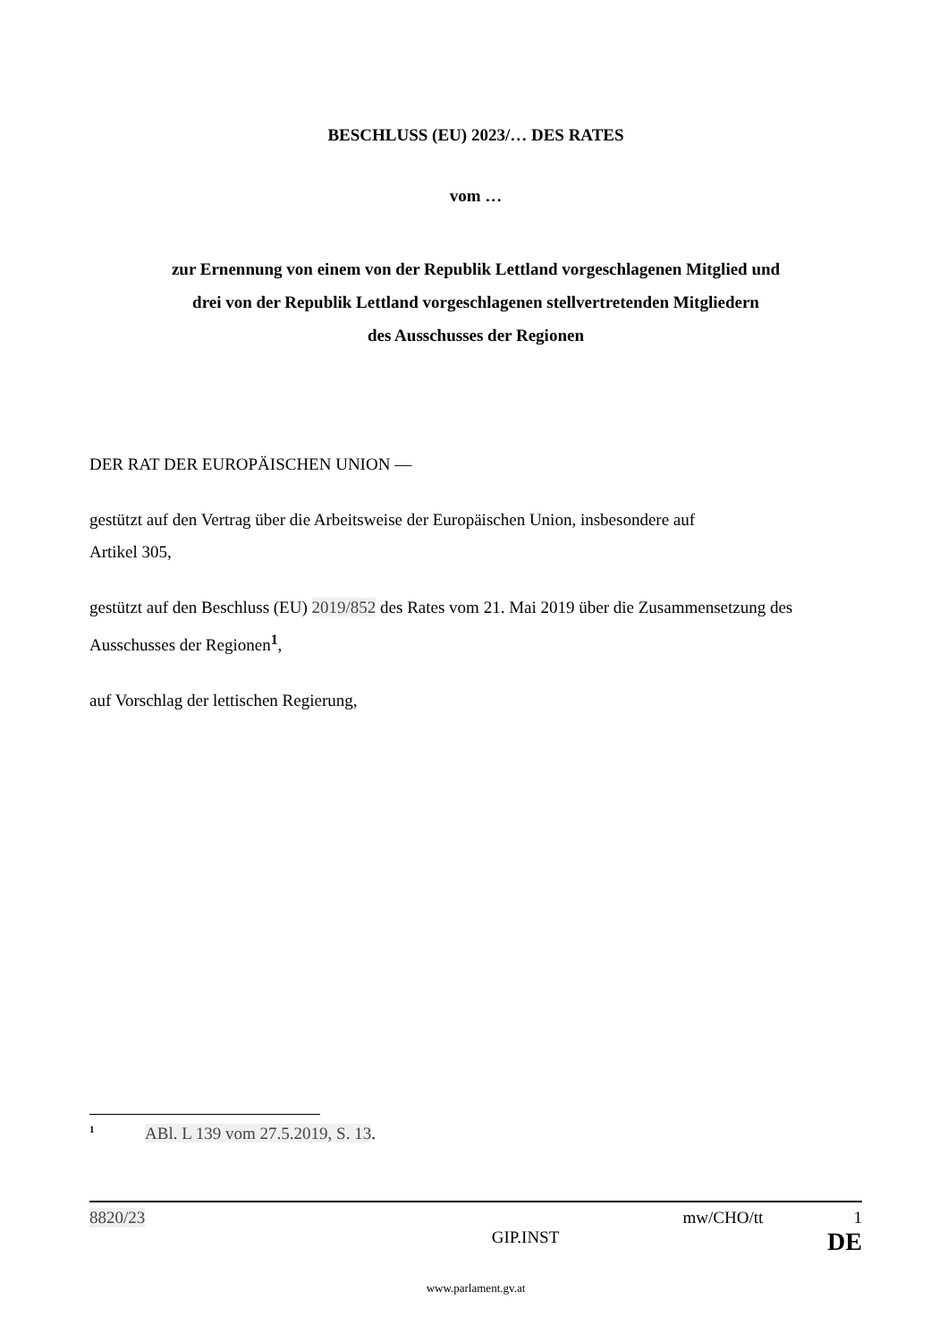BESCHLUSS (EU) 2023/… DES RATES
vom …
zur Ernennung von einem von der Republik Lettland vorgeschlagenen Mitglied und
drei von der Republik Lettland vorgeschlagenen stellvertretenden Mitgliedern
des Ausschusses der Regionen
DER RAT DER EUROPÄISCHEN UNION —
gestützt auf den Vertrag über die Arbeitsweise der Europäischen Union, insbesondere auf
Artikel 305,
gestützt auf den Beschluss (EU) 2019/852 des Rates vom 21. Mai 2019 über die Zusammensetzung des Ausschusses der Regionen<sup>1</sup>,
auf Vorschlag der lettischen Regierung,
<sup>1</sup> ABl. L 139 vom 27.5.2019, S. 13.
8820/23 mw/CHO/tt 1
GIP.INST DE
www.parlament.gv.at